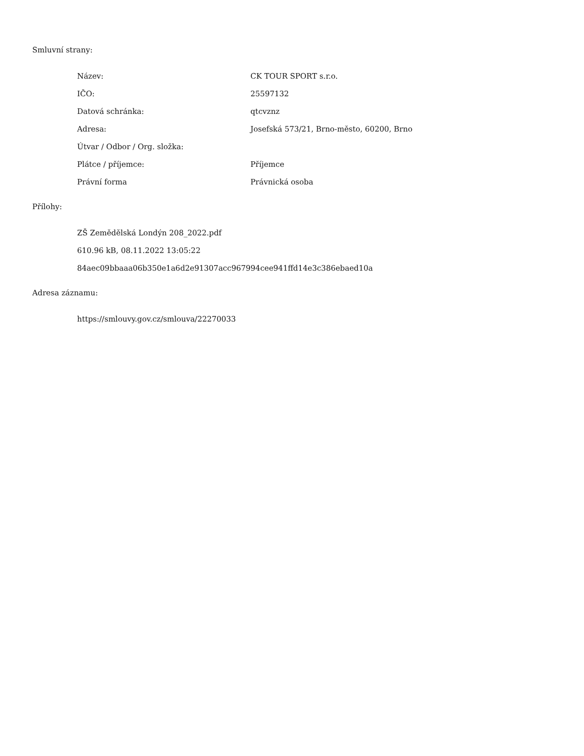Smluvní strany:
Název: CK TOUR SPORT s.r.o.
IČO: 25597132
Datová schránka: qtcvznz
Adresa: Josefská 573/21, Brno-město, 60200, Brno
Útvar / Odbor / Org. složka:
Plátce / příjemce: Příjemce
Právní forma Právnická osoba
Přílohy:
ZŠ Zemědělská Londýn 208_2022.pdf
610.96 kB, 08.11.2022 13:05:22
84aec09bbaaa06b350e1a6d2e91307acc967994cee941ffd14e3c386ebaed10a
Adresa záznamu:
https://smlouvy.gov.cz/smlouva/22270033